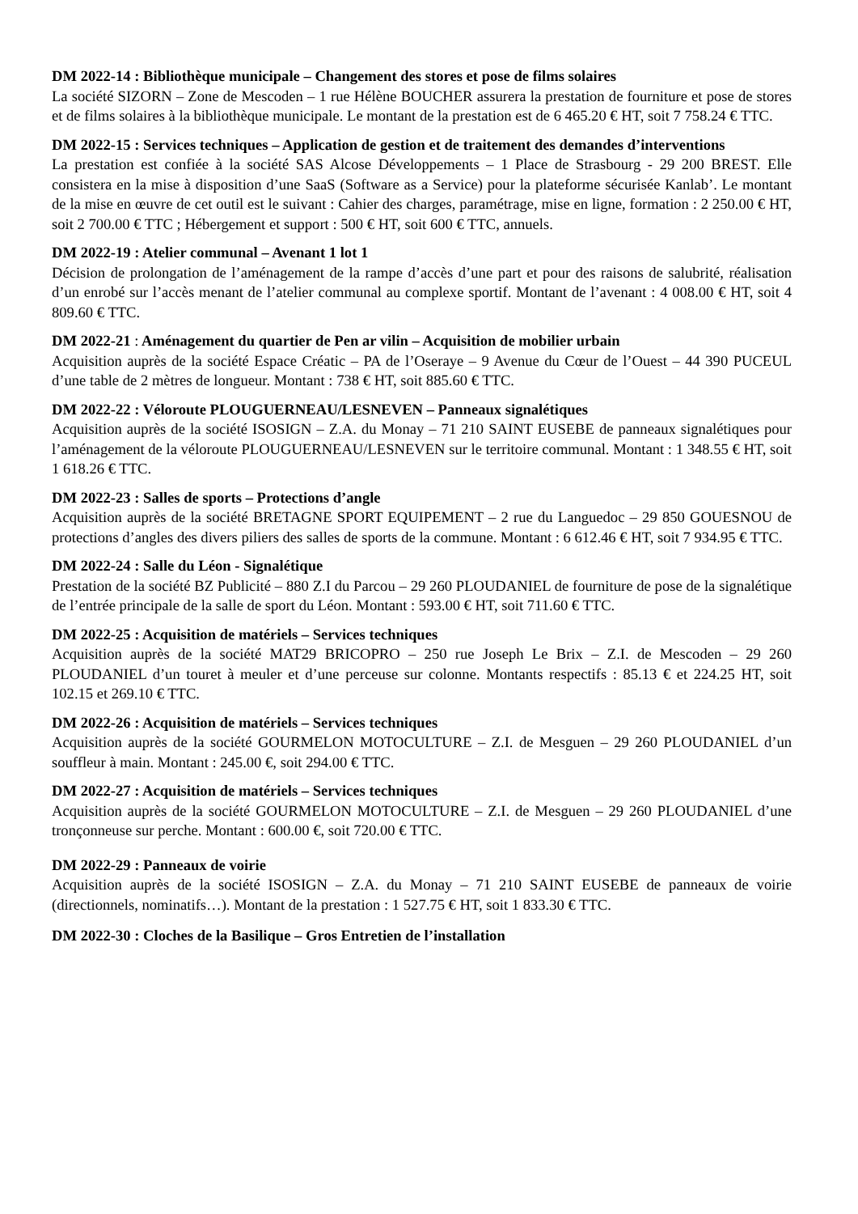DM 2022-14 : Bibliothèque municipale – Changement des stores et pose de films solaires
La société SIZORN – Zone de Mescoden – 1 rue Hélène BOUCHER assurera la prestation de fourniture et pose de stores et de films solaires à la bibliothèque municipale. Le montant de la prestation est de 6 465.20 € HT, soit 7 758.24 € TTC.
DM 2022-15 : Services techniques – Application de gestion et de traitement des demandes d’interventions
La prestation est confiée à la société SAS Alcose Développements – 1 Place de Strasbourg - 29 200 BREST. Elle consistera en la mise à disposition d’une SaaS (Software as a Service) pour la plateforme sécurisée Kanlab’. Le montant de la mise en œuvre de cet outil est le suivant : Cahier des charges, paramétrage, mise en ligne, formation : 2 250.00 € HT, soit 2 700.00 € TTC ; Hébergement et support : 500 € HT, soit 600 € TTC, annuels.
DM 2022-19 : Atelier communal – Avenant 1 lot 1
Décision de prolongation de l’aménagement de la rampe d’accès d’une part et pour des raisons de salubrité, réalisation d’un enrobé sur l’accès menant de l’atelier communal au complexe sportif. Montant de l’avenant : 4 008.00 € HT, soit 4 809.60 € TTC.
DM 2022-21 : Aménagement du quartier de Pen ar vilin – Acquisition de mobilier urbain
Acquisition auprès de la société Espace Créatic – PA de l’Oseraye – 9 Avenue du Cœur de l’Ouest – 44 390 PUCEUL d’une table de 2 mètres de longueur. Montant : 738 € HT, soit 885.60 € TTC.
DM 2022-22 : Véloroute PLOUGUERNEAU/LESNEVEN – Panneaux signalétiques
Acquisition auprès de la société ISOSIGN – Z.A. du Monay – 71 210 SAINT EUSEBE de panneaux signalétiques pour l’aménagement de la véloroute PLOUGUERNEAU/LESNEVEN sur le territoire communal. Montant : 1 348.55 € HT, soit 1 618.26 € TTC.
DM 2022-23 : Salles de sports – Protections d’angle
Acquisition auprès de la société BRETAGNE SPORT EQUIPEMENT – 2 rue du Languedoc – 29 850 GOUESNOU de protections d’angles des divers piliers des salles de sports de la commune. Montant : 6 612.46 € HT, soit 7 934.95 € TTC.
DM 2022-24 : Salle du Léon - Signalétique
Prestation de la société BZ Publicité – 880 Z.I du Parcou – 29 260 PLOUDANIEL de fourniture de pose de la signalétique de l’entrée principale de la salle de sport du Léon. Montant : 593.00 € HT, soit 711.60 € TTC.
DM 2022-25 : Acquisition de matériels – Services techniques
Acquisition auprès de la société MAT29 BRICOPRO – 250 rue Joseph Le Brix – Z.I. de Mescoden – 29 260 PLOUDANIEL d’un touret à meuler et d’une perceuse sur colonne. Montants respectifs : 85.13 € et 224.25 HT, soit 102.15 et 269.10 € TTC.
DM 2022-26 : Acquisition de matériels – Services techniques
Acquisition auprès de la société GOURMELON MOTOCULTURE – Z.I. de Mesguen – 29 260 PLOUDANIEL d’un souffleur à main. Montant : 245.00 €, soit 294.00 € TTC.
DM 2022-27 : Acquisition de matériels – Services techniques
Acquisition auprès de la société GOURMELON MOTOCULTURE – Z.I. de Mesguen – 29 260 PLOUDANIEL d’une tronçonneuse sur perche. Montant : 600.00 €, soit 720.00 € TTC.
DM 2022-29 : Panneaux de voirie
Acquisition auprès de la société ISOSIGN – Z.A. du Monay – 71 210 SAINT EUSEBE de panneaux de voirie (directionnels, nominatifs…). Montant de la prestation : 1 527.75 € HT, soit 1 833.30 € TTC.
DM 2022-30 : Cloches de la Basilique – Gros Entretien de l’installation